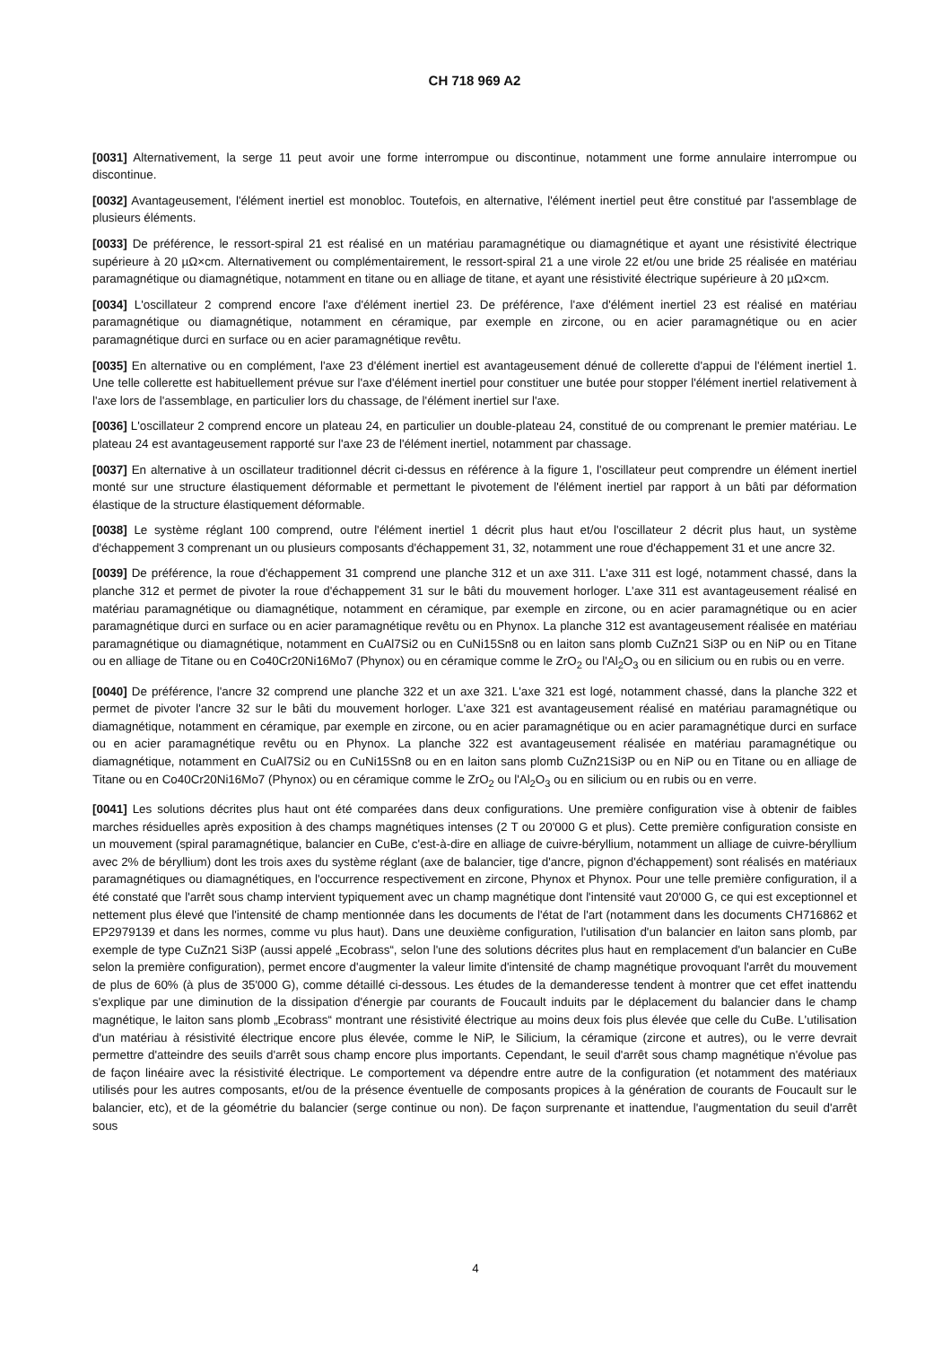CH 718 969 A2
[0031] Alternativement, la serge 11 peut avoir une forme interrompue ou discontinue, notamment une forme annulaire interrompue ou discontinue.
[0032] Avantageusement, l'élément inertiel est monobloc. Toutefois, en alternative, l'élément inertiel peut être constitué par l'assemblage de plusieurs éléments.
[0033] De préférence, le ressort-spiral 21 est réalisé en un matériau paramagnétique ou diamagnétique et ayant une résistivité électrique supérieure à 20 µΩ×cm. Alternativement ou complémentairement, le ressort-spiral 21 a une virole 22 et/ou une bride 25 réalisée en matériau paramagnétique ou diamagnétique, notamment en titane ou en alliage de titane, et ayant une résistivité électrique supérieure à 20 µΩ×cm.
[0034] L'oscillateur 2 comprend encore l'axe d'élément inertiel 23. De préférence, l'axe d'élément inertiel 23 est réalisé en matériau paramagnétique ou diamagnétique, notamment en céramique, par exemple en zircone, ou en acier paramagnétique ou en acier paramagnétique durci en surface ou en acier paramagnétique revêtu.
[0035] En alternative ou en complément, l'axe 23 d'élément inertiel est avantageusement dénué de collerette d'appui de l'élément inertiel 1. Une telle collerette est habituellement prévue sur l'axe d'élément inertiel pour constituer une butée pour stopper l'élément inertiel relativement à l'axe lors de l'assemblage, en particulier lors du chassage, de l'élément inertiel sur l'axe.
[0036] L'oscillateur 2 comprend encore un plateau 24, en particulier un double-plateau 24, constitué de ou comprenant le premier matériau. Le plateau 24 est avantageusement rapporté sur l'axe 23 de l'élément inertiel, notamment par chassage.
[0037] En alternative à un oscillateur traditionnel décrit ci-dessus en référence à la figure 1, l'oscillateur peut comprendre un élément inertiel monté sur une structure élastiquement déformable et permettant le pivotement de l'élément inertiel par rapport à un bâti par déformation élastique de la structure élastiquement déformable.
[0038] Le système réglant 100 comprend, outre l'élément inertiel 1 décrit plus haut et/ou l'oscillateur 2 décrit plus haut, un système d'échappement 3 comprenant un ou plusieurs composants d'échappement 31, 32, notamment une roue d'échappement 31 et une ancre 32.
[0039] De préférence, la roue d'échappement 31 comprend une planche 312 et un axe 311. L'axe 311 est logé, notamment chassé, dans la planche 312 et permet de pivoter la roue d'échappement 31 sur le bâti du mouvement horloger. L'axe 311 est avantageusement réalisé en matériau paramagnétique ou diamagnétique, notamment en céramique, par exemple en zircone, ou en acier paramagnétique ou en acier paramagnétique durci en surface ou en acier paramagnétique revêtu ou en Phynox. La planche 312 est avantageusement réalisée en matériau paramagnétique ou diamagnétique, notamment en CuAl7Si2 ou en CuNi15Sn8 ou en laiton sans plomb CuZn21 Si3P ou en NiP ou en Titane ou en alliage de Titane ou en Co40Cr20Ni16Mo7 (Phynox) ou en céramique comme le ZrO<sub>2</sub> ou l'Al<sub>2</sub>O<sub>3</sub> ou en silicium ou en rubis ou en verre.
[0040] De préférence, l'ancre 32 comprend une planche 322 et un axe 321. L'axe 321 est logé, notamment chassé, dans la planche 322 et permet de pivoter l'ancre 32 sur le bâti du mouvement horloger. L'axe 321 est avantageusement réalisé en matériau paramagnétique ou diamagnétique, notamment en céramique, par exemple en zircone, ou en acier paramagnétique ou en acier paramagnétique durci en surface ou en acier paramagnétique revêtu ou en Phynox. La planche 322 est avantageusement réalisée en matériau paramagnétique ou diamagnétique, notamment en CuAl7Si2 ou en CuNi15Sn8 ou en en laiton sans plomb CuZn21Si3P ou en NiP ou en Titane ou en alliage de Titane ou en Co40Cr20Ni16Mo7 (Phynox) ou en céramique comme le ZrO<sub>2</sub> ou l'Al<sub>2</sub>O<sub>3</sub> ou en silicium ou en rubis ou en verre.
[0041] Les solutions décrites plus haut ont été comparées dans deux configurations. Une première configuration vise à obtenir de faibles marches résiduelles après exposition à des champs magnétiques intenses (2 T ou 20'000 G et plus). Cette première configuration consiste en un mouvement (spiral paramagnétique, balancier en CuBe, c'est-à-dire en alliage de cuivre-béryllium, notamment un alliage de cuivre-béryllium avec 2% de béryllium) dont les trois axes du système réglant (axe de balancier, tige d'ancre, pignon d'échappement) sont réalisés en matériaux paramagnétiques ou diamagnétiques, en l'occurrence respectivement en zircone, Phynox et Phynox. Pour une telle première configuration, il a été constaté que l'arrêt sous champ intervient typiquement avec un champ magnétique dont l'intensité vaut 20'000 G, ce qui est exceptionnel et nettement plus élevé que l'intensité de champ mentionnée dans les documents de l'état de l'art (notamment dans les documents CH716862 et EP2979139 et dans les normes, comme vu plus haut). Dans une deuxième configuration, l'utilisation d'un balancier en laiton sans plomb, par exemple de type CuZn21 Si3P (aussi appelé „Ecobrass“, selon l'une des solutions décrites plus haut en remplacement d'un balancier en CuBe selon la première configuration), permet encore d'augmenter la valeur limite d'intensité de champ magnétique provoquant l'arrêt du mouvement de plus de 60% (à plus de 35'000 G), comme détaillé ci-dessous. Les études de la demanderesse tendent à montrer que cet effet inattendu s'explique par une diminution de la dissipation d'énergie par courants de Foucault induits par le déplacement du balancier dans le champ magnétique, le laiton sans plomb „Ecobrass“ montrant une résistivité électrique au moins deux fois plus élevée que celle du CuBe. L'utilisation d'un matériau à résistivité électrique encore plus élevée, comme le NiP, le Silicium, la céramique (zircone et autres), ou le verre devrait permettre d'atteindre des seuils d'arrêt sous champ encore plus importants. Cependant, le seuil d'arrêt sous champ magnétique n'évolue pas de façon linéaire avec la résistivité électrique. Le comportement va dépendre entre autre de la configuration (et notamment des matériaux utilisés pour les autres composants, et/ou de la présence éventuelle de composants propices à la génération de courants de Foucault sur le balancier, etc), et de la géométrie du balancier (serge continue ou non). De façon surprenante et inattendue, l'augmentation du seuil d'arrêt sous
4